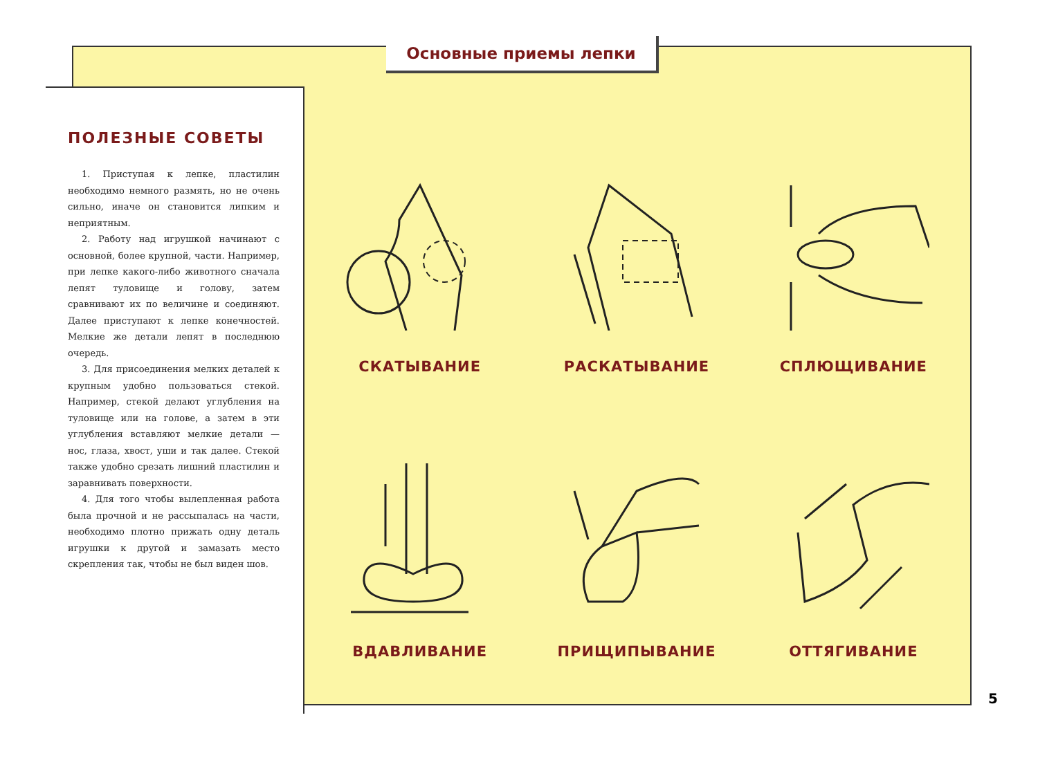Основные приемы лепки
ПОЛЕЗНЫЕ СОВЕТЫ
1. Приступая к лепке, пластилин необходимо немного размять, но не очень сильно, иначе он становится липким и неприятным.
2. Работу над игрушкой начинают с основной, более крупной, части. Например, при лепке какого-либо животного сначала лепят туловище и голову, затем сравнивают их по величине и соединяют. Далее приступают к лепке конечностей. Мелкие же детали лепят в последнюю очередь.
3. Для присоединения мелких деталей к крупным удобно пользоваться стекой. Например, стекой делают углубления на туловище или на голове, а затем в эти углубления вставляют мелкие детали — нос, глаза, хвост, уши и так далее. Стекой также удобно срезать лишний пластилин и заравнивать поверхности.
4. Для того чтобы вылепленная работа была прочной и не рассыпалась на части, необходимо плотно прижать одну деталь игрушки к другой и замазать место скрепления так, чтобы не был виден шов.
СКАТЫВАНИЕ
РАСКАТЫВАНИЕ
СПЛЮЩИВАНИЕ
ВДАВЛИВАНИЕ
ПРИЩИПЫВАНИЕ
ОТТЯГИВАНИЕ
5